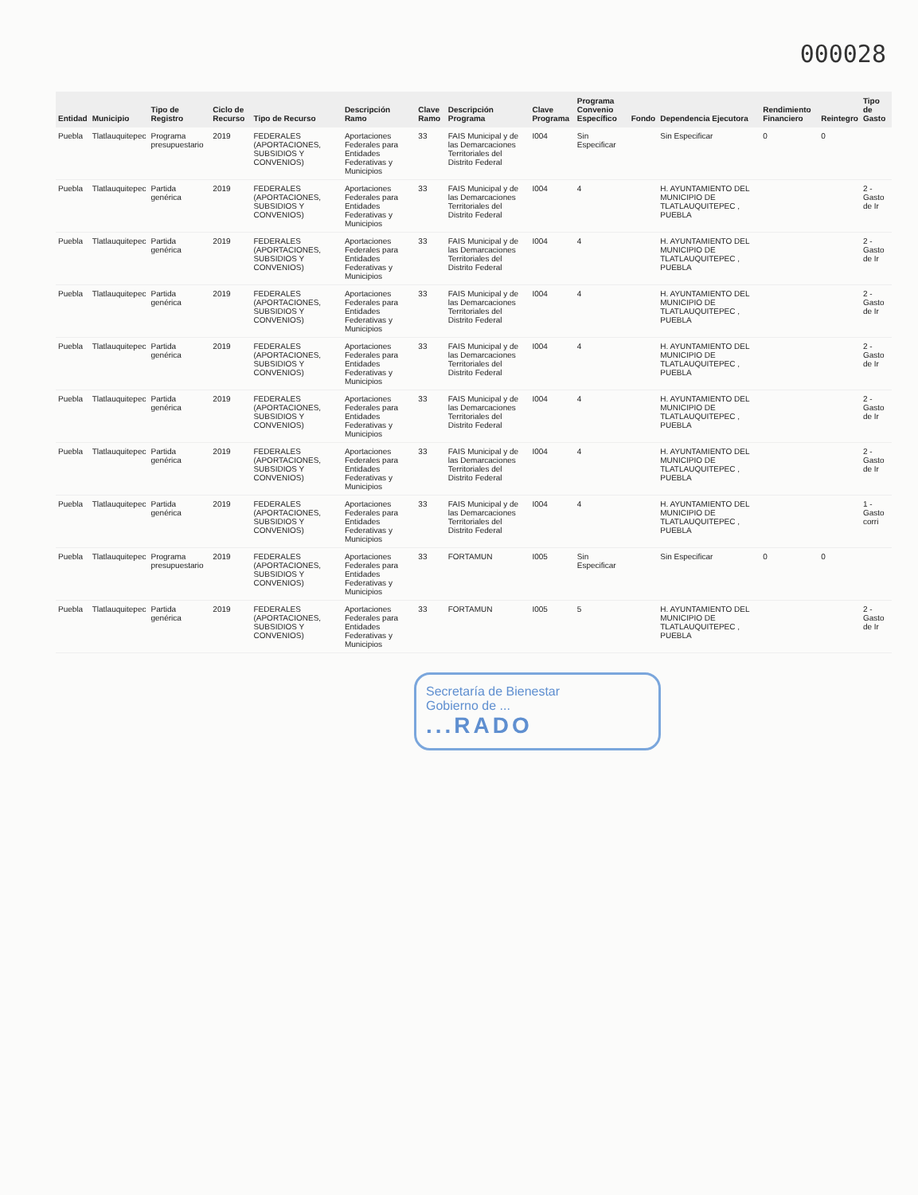000028
| Entidad | Municipio | Tipo de Registro | Ciclo de Recurso | Tipo de Recurso | Descripción Ramo | Clave Ramo | Descripción Programa | Clave Programa | Programa Convenio Específico | Fondo | Dependencia Ejecutora | Rendimiento Financiero | Reintegro | Tipo de Gasto |
| --- | --- | --- | --- | --- | --- | --- | --- | --- | --- | --- | --- | --- | --- | --- |
| Puebla | Tlatlauquitepec | Programa presupuestario | 2019 | FEDERALES (APORTACIONES, SUBSIDIOS Y CONVENIOS) | Aportaciones Federales para Entidades Federativas y Municipios | 33 | FAIS Municipal y de las Demarcaciones Territoriales del Distrito Federal | I004 | Sin Especificar | | Sin Especificar | 0 | 0 | |
| Puebla | Tlatlauquitepec | Partida genérica | 2019 | FEDERALES (APORTACIONES, SUBSIDIOS Y CONVENIOS) | Aportaciones Federales para Entidades Federativas y Municipios | 33 | FAIS Municipal y de las Demarcaciones Territoriales del Distrito Federal | I004 | 4 | | H. AYUNTAMIENTO DEL MUNICIPIO DE TLATLAUQUITEPEC , PUEBLA | | | 2 - Gasto de Ir |
| Puebla | Tlatlauquitepec | Partida genérica | 2019 | FEDERALES (APORTACIONES, SUBSIDIOS Y CONVENIOS) | Aportaciones Federales para Entidades Federativas y Municipios | 33 | FAIS Municipal y de las Demarcaciones Territoriales del Distrito Federal | I004 | 4 | | H. AYUNTAMIENTO DEL MUNICIPIO DE TLATLAUQUITEPEC , PUEBLA | | | 2 - Gasto de Ir |
| Puebla | Tlatlauquitepec | Partida genérica | 2019 | FEDERALES (APORTACIONES, SUBSIDIOS Y CONVENIOS) | Aportaciones Federales para Entidades Federativas y Municipios | 33 | FAIS Municipal y de las Demarcaciones Territoriales del Distrito Federal | I004 | 4 | | H. AYUNTAMIENTO DEL MUNICIPIO DE TLATLAUQUITEPEC , PUEBLA | | | 2 - Gasto de Ir |
| Puebla | Tlatlauquitepec | Partida genérica | 2019 | FEDERALES (APORTACIONES, SUBSIDIOS Y CONVENIOS) | Aportaciones Federales para Entidades Federativas y Municipios | 33 | FAIS Municipal y de las Demarcaciones Territoriales del Distrito Federal | I004 | 4 | | H. AYUNTAMIENTO DEL MUNICIPIO DE TLATLAUQUITEPEC , PUEBLA | | | 2 - Gasto de Ir |
| Puebla | Tlatlauquitepec | Partida genérica | 2019 | FEDERALES (APORTACIONES, SUBSIDIOS Y CONVENIOS) | Aportaciones Federales para Entidades Federativas y Municipios | 33 | FAIS Municipal y de las Demarcaciones Territoriales del Distrito Federal | I004 | 4 | | H. AYUNTAMIENTO DEL MUNICIPIO DE TLATLAUQUITEPEC , PUEBLA | | | 2 - Gasto de Ir |
| Puebla | Tlatlauquitepec | Partida genérica | 2019 | FEDERALES (APORTACIONES, SUBSIDIOS Y CONVENIOS) | Aportaciones Federales para Entidades Federativas y Municipios | 33 | FAIS Municipal y de las Demarcaciones Territoriales del Distrito Federal | I004 | 4 | | H. AYUNTAMIENTO DEL MUNICIPIO DE TLATLAUQUITEPEC , PUEBLA | | | 2 - Gasto de Ir |
| Puebla | Tlatlauquitepec | Partida genérica | 2019 | FEDERALES (APORTACIONES, SUBSIDIOS Y CONVENIOS) | Aportaciones Federales para Entidades Federativas y Municipios | 33 | FAIS Municipal y de las Demarcaciones Territoriales del Distrito Federal | I004 | 4 | | H. AYUNTAMIENTO DEL MUNICIPIO DE TLATLAUQUITEPEC , PUEBLA | | | 1 - Gasto corri |
| Puebla | Tlatlauquitepec | Programa presupuestario | 2019 | FEDERALES (APORTACIONES, SUBSIDIOS Y CONVENIOS) | Aportaciones Federales para Entidades Federativas y Municipios | 33 | FORTAMUN | I005 | Sin Especificar | | Sin Especificar | 0 | 0 | |
| Puebla | Tlatlauquitepec | Partida genérica | 2019 | FEDERALES (APORTACIONES, SUBSIDIOS Y CONVENIOS) | Aportaciones Federales para Entidades Federativas y Municipios | 33 | FORTAMUN | I005 | 5 | | H. AYUNTAMIENTO DEL MUNICIPIO DE TLATLAUQUITEPEC , PUEBLA | | | 2 - Gasto de Ir |
Secretaría de Bienestar
Gobierno de ...
...RADO